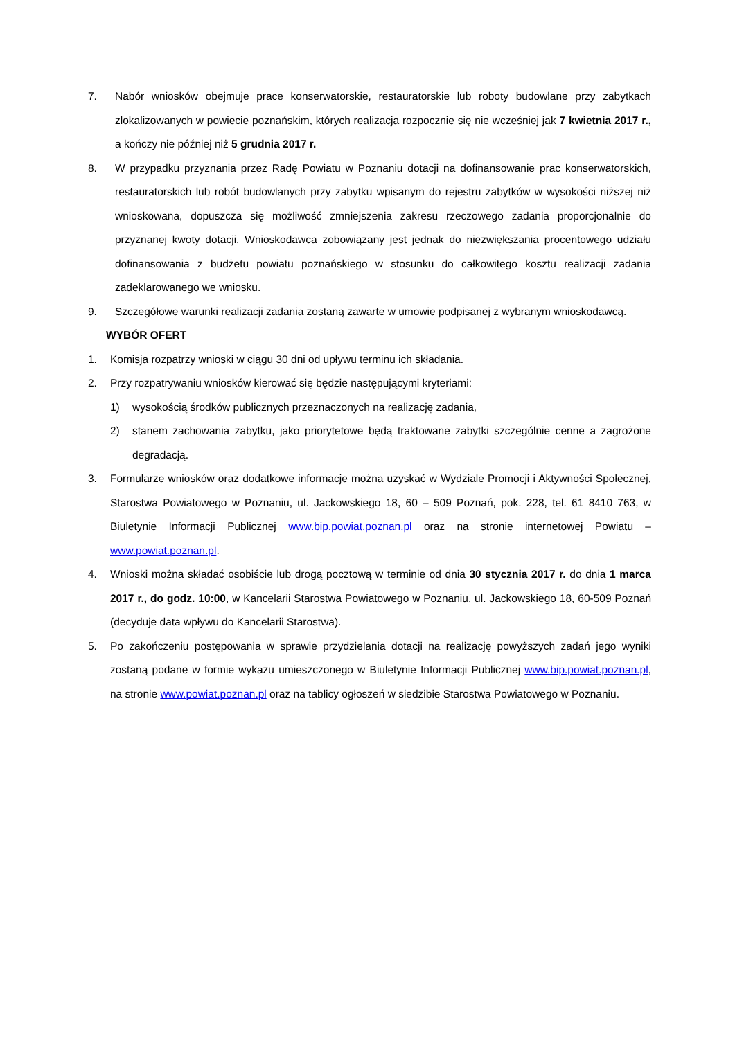7. Nabór wniosków obejmuje prace konserwatorskie, restauratorskie lub roboty budowlane przy zabytkach zlokalizowanych w powiecie poznańskim, których realizacja rozpocznie się nie wcześniej jak 7 kwietnia 2017 r., a kończy nie później niż 5 grudnia 2017 r.
8. W przypadku przyznania przez Radę Powiatu w Poznaniu dotacji na dofinansowanie prac konserwatorskich, restauratorskich lub robót budowlanych przy zabytku wpisanym do rejestru zabytków w wysokości niższej niż wnioskowana, dopuszcza się możliwość zmniejszenia zakresu rzeczowego zadania proporcjonalnie do przyznanej kwoty dotacji. Wnioskodawca zobowiązany jest jednak do niezwiększania procentowego udziału dofinansowania z budżetu powiatu poznańskiego w stosunku do całkowitego kosztu realizacji zadania zadeklarowanego we wniosku.
9. Szczegółowe warunki realizacji zadania zostaną zawarte w umowie podpisanej z wybranym wnioskodawcą.
WYBÓR OFERT
1. Komisja rozpatrzy wnioski w ciągu 30 dni od upływu terminu ich składania.
2. Przy rozpatrywaniu wniosków kierować się będzie następującymi kryteriami:
1) wysokością środków publicznych przeznaczonych na realizację zadania,
2) stanem zachowania zabytku, jako priorytetowe będą traktowane zabytki szczególnie cenne a zagrożone degradacją.
3. Formularze wniosków oraz dodatkowe informacje można uzyskać w Wydziale Promocji i Aktywności Społecznej, Starostwa Powiatowego w Poznaniu, ul. Jackowskiego 18, 60 – 509 Poznań, pok. 228, tel. 61 8410 763, w Biuletynie Informacji Publicznej www.bip.powiat.poznan.pl oraz na stronie internetowej Powiatu – www.powiat.poznan.pl.
4. Wnioski można składać osobiście lub drogą pocztową w terminie od dnia 30 stycznia 2017 r. do dnia 1 marca 2017 r., do godz. 10:00, w Kancelarii Starostwa Powiatowego w Poznaniu, ul. Jackowskiego 18, 60-509 Poznań (decyduje data wpływu do Kancelarii Starostwa).
5. Po zakończeniu postępowania w sprawie przydzielania dotacji na realizację powyższych zadań jego wyniki zostaną podane w formie wykazu umieszczonego w Biuletynie Informacji Publicznej www.bip.powiat.poznan.pl, na stronie www.powiat.poznan.pl oraz na tablicy ogłoszeń w siedzibie Starostwa Powiatowego w Poznaniu.